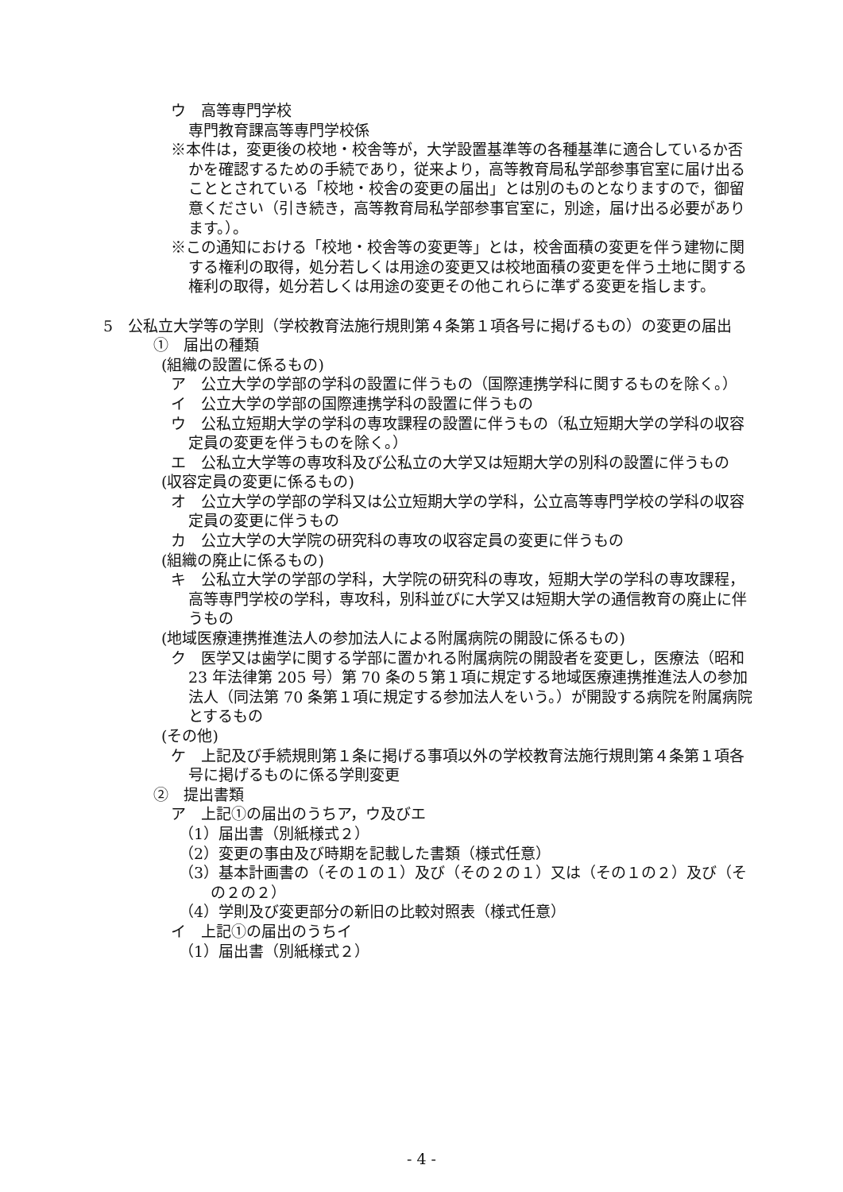ウ　高等専門学校
専門教育課高等専門学校係
※本件は，変更後の校地・校舎等が，大学設置基準等の各種基準に適合しているか否かを確認するための手続であり，従来より，高等教育局私学部参事官室に届け出ることとされている「校地・校舎の変更の届出」とは別のものとなりますので，御留意ください（引き続き，高等教育局私学部参事官室に，別途，届け出る必要があります。）。
※この通知における「校地・校舎等の変更等」とは，校舎面積の変更を伴う建物に関する権利の取得，処分若しくは用途の変更又は校地面積の変更を伴う土地に関する権利の取得，処分若しくは用途の変更その他これらに準ずる変更を指します。
5　公私立大学等の学則（学校教育法施行規則第４条第１項各号に掲げるもの）の変更の届出
①　届出の種類
(組織の設置に係るもの)
ア　公立大学の学部の学科の設置に伴うもの（国際連携学科に関するものを除く。）
イ　公立大学の学部の国際連携学科の設置に伴うもの
ウ　公私立短期大学の学科の専攻課程の設置に伴うもの（私立短期大学の学科の収容定員の変更を伴うものを除く。）
エ　公私立大学等の専攻科及び公私立の大学又は短期大学の別科の設置に伴うもの
(収容定員の変更に係るもの)
オ　公立大学の学部の学科又は公立短期大学の学科，公立高等専門学校の学科の収容定員の変更に伴うもの
カ　公立大学の大学院の研究科の専攻の収容定員の変更に伴うもの
(組織の廃止に係るもの)
キ　公私立大学の学部の学科，大学院の研究科の専攻，短期大学の学科の専攻課程，高等専門学校の学科，専攻科，別科並びに大学又は短期大学の通信教育の廃止に伴うもの
(地域医療連携推進法人の参加法人による附属病院の開設に係るもの)
ク　医学又は歯学に関する学部に置かれる附属病院の開設者を変更し，医療法（昭和 23 年法律第 205 号）第 70 条の５第１項に規定する地域医療連携推進法人の参加法人（同法第 70 条第１項に規定する参加法人をいう。）が開設する病院を附属病院とするもの
(その他)
ケ　上記及び手続規則第１条に掲げる事項以外の学校教育法施行規則第４条第１項各号に掲げるものに係る学則変更
②　提出書類
ア　上記①の届出のうちア，ウ及びエ
（1）届出書（別紙様式２）
（2）変更の事由及び時期を記載した書類（様式任意）
（3）基本計画書の（その１の１）及び（その２の１）又は（その１の２）及び（その２の２）
（4）学則及び変更部分の新旧の比較対照表（様式任意）
イ　上記①の届出のうちイ
（1）届出書（別紙様式２）
- 4 -